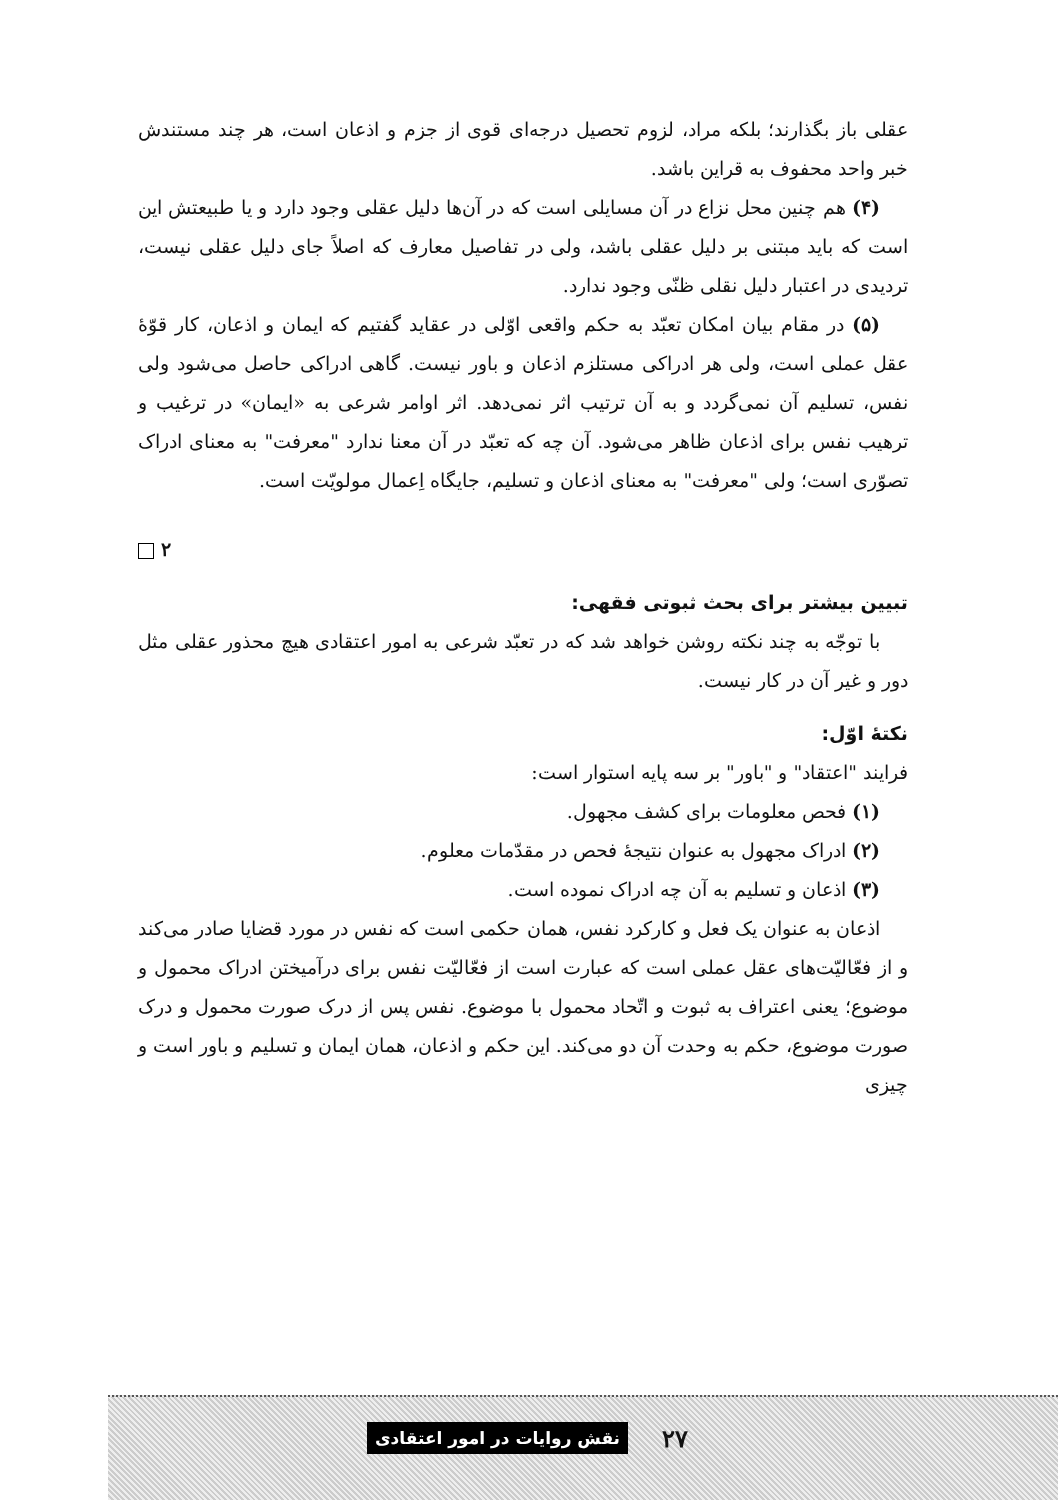عقلی باز بگذارند؛ بلکه مراد، لزوم تحصیل درجه‌ای قوی از جزم و اذعان است، هر چند مستندش خبر واحد محفوف به قراین باشد.
(۴) هم چنین محل نزاع در آن مسایلی است که در آن‌ها دلیل عقلی وجود دارد و یا طبیعتش این است که باید مبتنی بر دلیل عقلی باشد، ولی در تفاصیل معارف که اصلاً جای دلیل عقلی نیست، تردیدی در اعتبار دلیل نقلی ظنّی وجود ندارد.
(۵) در مقام بیان امکان تعبّد به حکم واقعی اوّلی در عقاید گفتیم که ایمان و اذعان، کار قوّهٔ عقل عملی است، ولی هر ادراکی مستلزم اذعان و باور نیست. گاهی ادراکی حاصل می‌شود ولی نفس، تسلیم آن نمی‌گردد و به آن ترتیب اثر نمی‌دهد. اثر اوامر شرعی به «ایمان» در ترغیب و ترهیب نفس برای اذعان ظاهر می‌شود. آن چه که تعبّد در آن معنا ندارد "معرفت" به معنای ادراک تصوّری است؛ ولی "معرفت" به معنای اذعان و تسلیم، جایگاه اِعمال مولویّت است.
۲
تبیین بیشتر برای بحث ثبوتی فقهی:
با توجّه به چند نکته روشن خواهد شد که در تعبّد شرعی به امور اعتقادی هیچ محذور عقلی مثل دور و غیر آن در کار نیست.
نکتهٔ اوّل:
فرایند "اعتقاد" و "باور" بر سه پایه استوار است:
(۱) فحص معلومات برای کشف مجهول.
(۲) ادراک مجهول به عنوان نتیجهٔ فحص در مقدّمات معلوم.
(۳) اذعان و تسلیم به آن چه ادراک نموده است.
اذعان به عنوان یک فعل و کارکرد نفس، همان حکمی است که نفس در مورد قضایا صادر می‌کند و از فعّالیّت‌های عقل عملی است که عبارت است از فعّالیّت نفس برای درآمیختن ادراک محمول و موضوع؛ یعنی اعتراف به ثبوت و اتّحاد محمول با موضوع. نفس پس از درک صورت محمول و درک صورت موضوع، حکم به وحدت آن دو می‌کند. این حکم و اذعان، همان ایمان و تسلیم و باور است و چیزی
۲۷ نقش روایات در امور اعتقادی